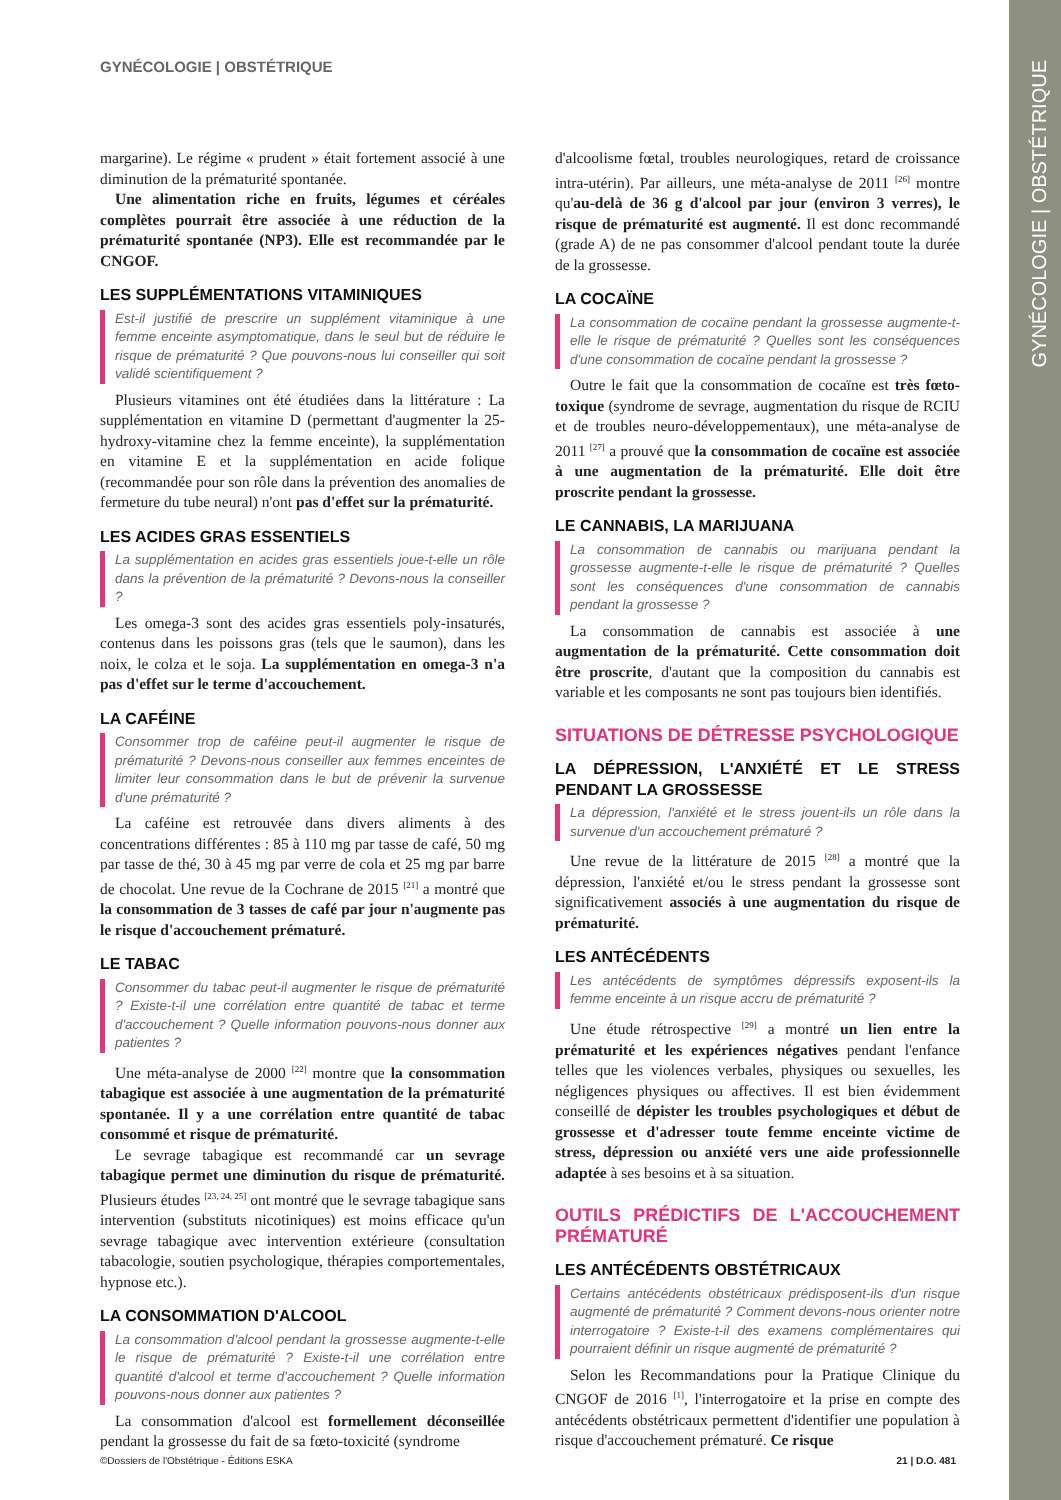GYNÉCOLOGIE | OBSTÉTRIQUE
GYNÉCOLOGIE | OBSTÉTRIQUE
margarine). Le régime « prudent » était fortement associé à une diminution de la prématurité spontanée.
Une alimentation riche en fruits, légumes et céréales complètes pourrait être associée à une réduction de la prématurité spontanée (NP3). Elle est recommandée par le CNGOF.
LES SUPPLÉMENTATIONS VITAMINIQUES
Est-il justifié de prescrire un supplément vitaminique à une femme enceinte asymptomatique, dans le seul but de réduire le risque de prématurité ? Que pouvons-nous lui conseiller qui soit validé scientifiquement ?
Plusieurs vitamines ont été étudiées dans la littérature : La supplémentation en vitamine D (permettant d'augmenter la 25-hydroxy-vitamine chez la femme enceinte), la supplémentation en vitamine E et la supplémentation en acide folique (recommandée pour son rôle dans la prévention des anomalies de fermeture du tube neural) n'ont pas d'effet sur la prématurité.
LES ACIDES GRAS ESSENTIELS
La supplémentation en acides gras essentiels joue-t-elle un rôle dans la prévention de la prématurité ? Devons-nous la conseiller ?
Les omega-3 sont des acides gras essentiels poly-insaturés, contenus dans les poissons gras (tels que le saumon), dans les noix, le colza et le soja. La supplémentation en omega-3 n'a pas d'effet sur le terme d'accouchement.
LA CAFÉINE
Consommer trop de caféine peut-il augmenter le risque de prématurité ? Devons-nous conseiller aux femmes enceintes de limiter leur consommation dans le but de prévenir la survenue d'une prématurité ?
La caféine est retrouvée dans divers aliments à des concentrations différentes : 85 à 110 mg par tasse de café, 50 mg par tasse de thé, 30 à 45 mg par verre de cola et 25 mg par barre de chocolat. Une revue de la Cochrane de 2015 <sup>[21]</sup> a montré que la consommation de 3 tasses de café par jour n'augmente pas le risque d'accouchement prématuré.
LE TABAC
Consommer du tabac peut-il augmenter le risque de prématurité ? Existe-t-il une corrélation entre quantité de tabac et terme d'accouchement ? Quelle information pouvons-nous donner aux patientes ?
Une méta-analyse de 2000 <sup>[22]</sup> montre que la consommation tabagique est associée à une augmentation de la prématurité spontanée. Il y a une corrélation entre quantité de tabac consommé et risque de prématurité.
Le sevrage tabagique est recommandé car un sevrage tabagique permet une diminution du risque de prématurité. Plusieurs études <sup>[23, 24, 25]</sup> ont montré que le sevrage tabagique sans intervention (substituts nicotiniques) est moins efficace qu'un sevrage tabagique avec intervention extérieure (consultation tabacologie, soutien psychologique, thérapies comportementales, hypnose etc.).
LA CONSOMMATION D'ALCOOL
La consommation d'alcool pendant la grossesse augmente-t-elle le risque de prématurité ? Existe-t-il une corrélation entre quantité d'alcool et terme d'accouchement ? Quelle information pouvons-nous donner aux patientes ?
La consommation d'alcool est formellement déconseillée pendant la grossesse du fait de sa fœto-toxicité (syndrome
d'alcoolisme fœtal, troubles neurologiques, retard de croissance intra-utérin). Par ailleurs, une méta-analyse de 2011 <sup>[26]</sup> montre qu'au-delà de 36 g d'alcool par jour (environ 3 verres), le risque de prématurité est augmenté. Il est donc recommandé (grade A) de ne pas consommer d'alcool pendant toute la durée de la grossesse.
LA COCAÏNE
La consommation de cocaïne pendant la grossesse augmente-t-elle le risque de prématurité ? Quelles sont les conséquences d'une consommation de cocaïne pendant la grossesse ?
Outre le fait que la consommation de cocaïne est très fœto-toxique (syndrome de sevrage, augmentation du risque de RCIU et de troubles neuro-développementaux), une méta-analyse de 2011 <sup>[27]</sup> a prouvé que la consommation de cocaïne est associée à une augmentation de la prématurité. Elle doit être proscrite pendant la grossesse.
LE CANNABIS, LA MARIJUANA
La consommation de cannabis ou marijuana pendant la grossesse augmente-t-elle le risque de prématurité ? Quelles sont les conséquences d'une consommation de cannabis pendant la grossesse ?
La consommation de cannabis est associée à une augmentation de la prématurité. Cette consommation doit être proscrite, d'autant que la composition du cannabis est variable et les composants ne sont pas toujours bien identifiés.
SITUATIONS DE DÉTRESSE PSYCHOLOGIQUE
LA DÉPRESSION, L'ANXIÉTÉ ET LE STRESS PENDANT LA GROSSESSE
La dépression, l'anxiété et le stress jouent-ils un rôle dans la survenue d'un accouchement prématuré ?
Une revue de la littérature de 2015 <sup>[28]</sup> a montré que la dépression, l'anxiété et/ou le stress pendant la grossesse sont significativement associés à une augmentation du risque de prématurité.
LES ANTÉCÉDENTS
Les antécédents de symptômes dépressifs exposent-ils la femme enceinte à un risque accru de prématurité ?
Une étude rétrospective <sup>[29]</sup> a montré un lien entre la prématurité et les expériences négatives pendant l'enfance telles que les violences verbales, physiques ou sexuelles, les négligences physiques ou affectives. Il est bien évidemment conseillé de dépister les troubles psychologiques et début de grossesse et d'adresser toute femme enceinte victime de stress, dépression ou anxiété vers une aide professionnelle adaptée à ses besoins et à sa situation.
OUTILS PRÉDICTIFS DE L'ACCOUCHEMENT PRÉMATURÉ
LES ANTÉCÉDENTS OBSTÉTRICAUX
Certains antécédents obstétricaux prédisposent-ils d'un risque augmenté de prématurité ? Comment devons-nous orienter notre interrogatoire ? Existe-t-il des examens complémentaires qui pourraient définir un risque augmenté de prématurité ?
Selon les Recommandations pour la Pratique Clinique du CNGOF de 2016 <sup>[1]</sup>, l'interrogatoire et la prise en compte des antécédents obstétricaux permettent d'identifier une population à risque d'accouchement prématuré. Ce risque
©Dossiers de l'Obstétrique - Éditions ESKA 21 | D.O. 481